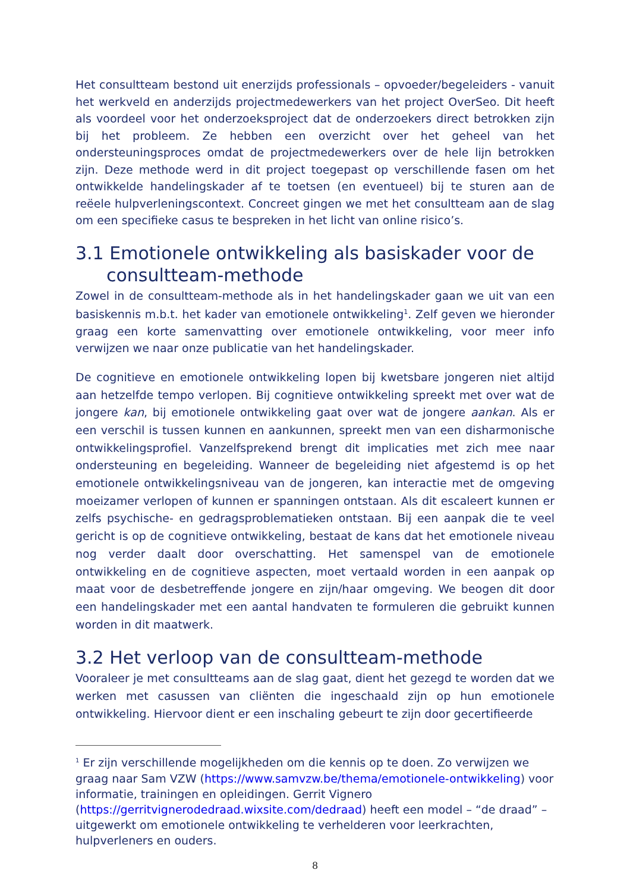Het consultteam bestond uit enerzijds professionals – opvoeder/begeleiders - vanuit het werkveld en anderzijds projectmedewerkers van het project OverSeo. Dit heeft als voordeel voor het onderzoeksproject dat de onderzoekers direct betrokken zijn bij het probleem. Ze hebben een overzicht over het geheel van het ondersteuningsproces omdat de projectmedewerkers over de hele lijn betrokken zijn. Deze methode werd in dit project toegepast op verschillende fasen om het ontwikkelde handelingskader af te toetsen (en eventueel) bij te sturen aan de reëele hulpverleningscontext. Concreet gingen we met het consultteam aan de slag om een specifieke casus te bespreken in het licht van online risico’s.
3.1 Emotionele ontwikkeling als basiskader voor de consultteam-methode
Zowel in de consultteam-methode als in het handelingskader gaan we uit van een basiskennis m.b.t. het kader van emotionele ontwikkeling<sup>1</sup>. Zelf geven we hieronder graag een korte samenvatting over emotionele ontwikkeling, voor meer info verwijzen we naar onze publicatie van het handelingskader.
De cognitieve en emotionele ontwikkeling lopen bij kwetsbare jongeren niet altijd aan hetzelfde tempo verlopen. Bij cognitieve ontwikkeling spreekt met over wat de jongere kan, bij emotionele ontwikkeling gaat over wat de jongere aankan. Als er een verschil is tussen kunnen en aankunnen, spreekt men van een disharmonische ontwikkelingsprofiel. Vanzelfsprekend brengt dit implicaties met zich mee naar ondersteuning en begeleiding. Wanneer de begeleiding niet afgestemd is op het emotionele ontwikkelingsniveau van de jongeren, kan interactie met de omgeving moeizamer verlopen of kunnen er spanningen ontstaan. Als dit escaleert kunnen er zelfs psychische- en gedragsproblematieken ontstaan. Bij een aanpak die te veel gericht is op de cognitieve ontwikkeling, bestaat de kans dat het emotionele niveau nog verder daalt door overschatting. Het samenspel van de emotionele ontwikkeling en de cognitieve aspecten, moet vertaald worden in een aanpak op maat voor de desbetreffende jongere en zijn/haar omgeving. We beogen dit door een handelingskader met een aantal handvaten te formuleren die gebruikt kunnen worden in dit maatwerk.
3.2 Het verloop van de consultteam-methode
Vooraleer je met consultteams aan de slag gaat, dient het gezegd te worden dat we werken met casussen van cliënten die ingeschaald zijn op hun emotionele ontwikkeling. Hiervoor dient er een inschaling gebeurt te zijn door gecertifieerde
<sup>1</sup> Er zijn verschillende mogelijkheden om die kennis op te doen. Zo verwijzen we graag naar Sam VZW (https://www.samvzw.be/thema/emotionele-ontwikkeling) voor informatie, trainingen en opleidingen. Gerrit Vignero (https://gerritvignerodedraad.wixsite.com/dedraad) heeft een model – “de draad” – uitgewerkt om emotionele ontwikkeling te verhelderen voor leerkrachten, hulpverleners en ouders.
8